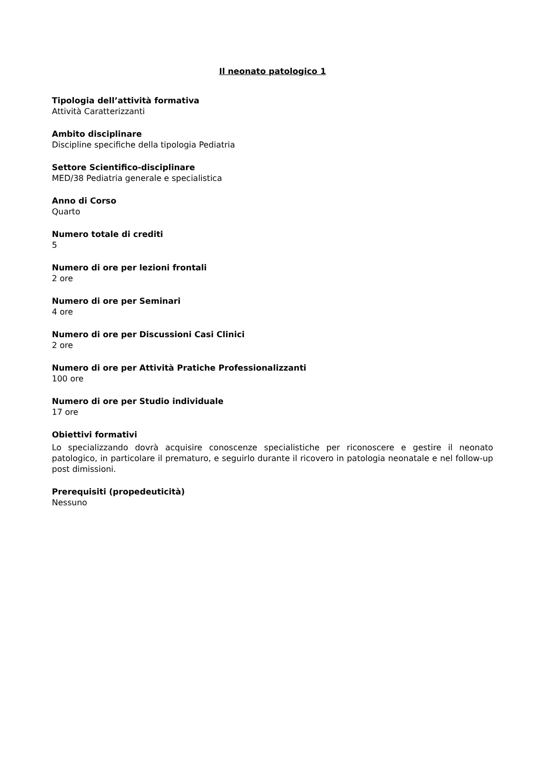Il neonato patologico 1
Tipologia dell’attività formativa
Attività Caratterizzanti
Ambito disciplinare
Discipline specifiche della tipologia Pediatria
Settore Scientifico-disciplinare
MED/38 Pediatria generale e specialistica
Anno di Corso
Quarto
Numero totale di crediti
5
Numero di ore per lezioni frontali
2 ore
Numero di ore per Seminari
4 ore
Numero di ore per Discussioni Casi Clinici
2 ore
Numero di ore per Attività Pratiche Professionalizzanti
100 ore
Numero di ore per Studio individuale
17 ore
Obiettivi formativi
Lo specializzando dovrà acquisire conoscenze specialistiche per riconoscere e gestire il neonato patologico, in particolare il prematuro, e seguirlo durante il ricovero in patologia neonatale e nel follow-up post dimissioni.
Prerequisiti (propedeuticità)
Nessuno